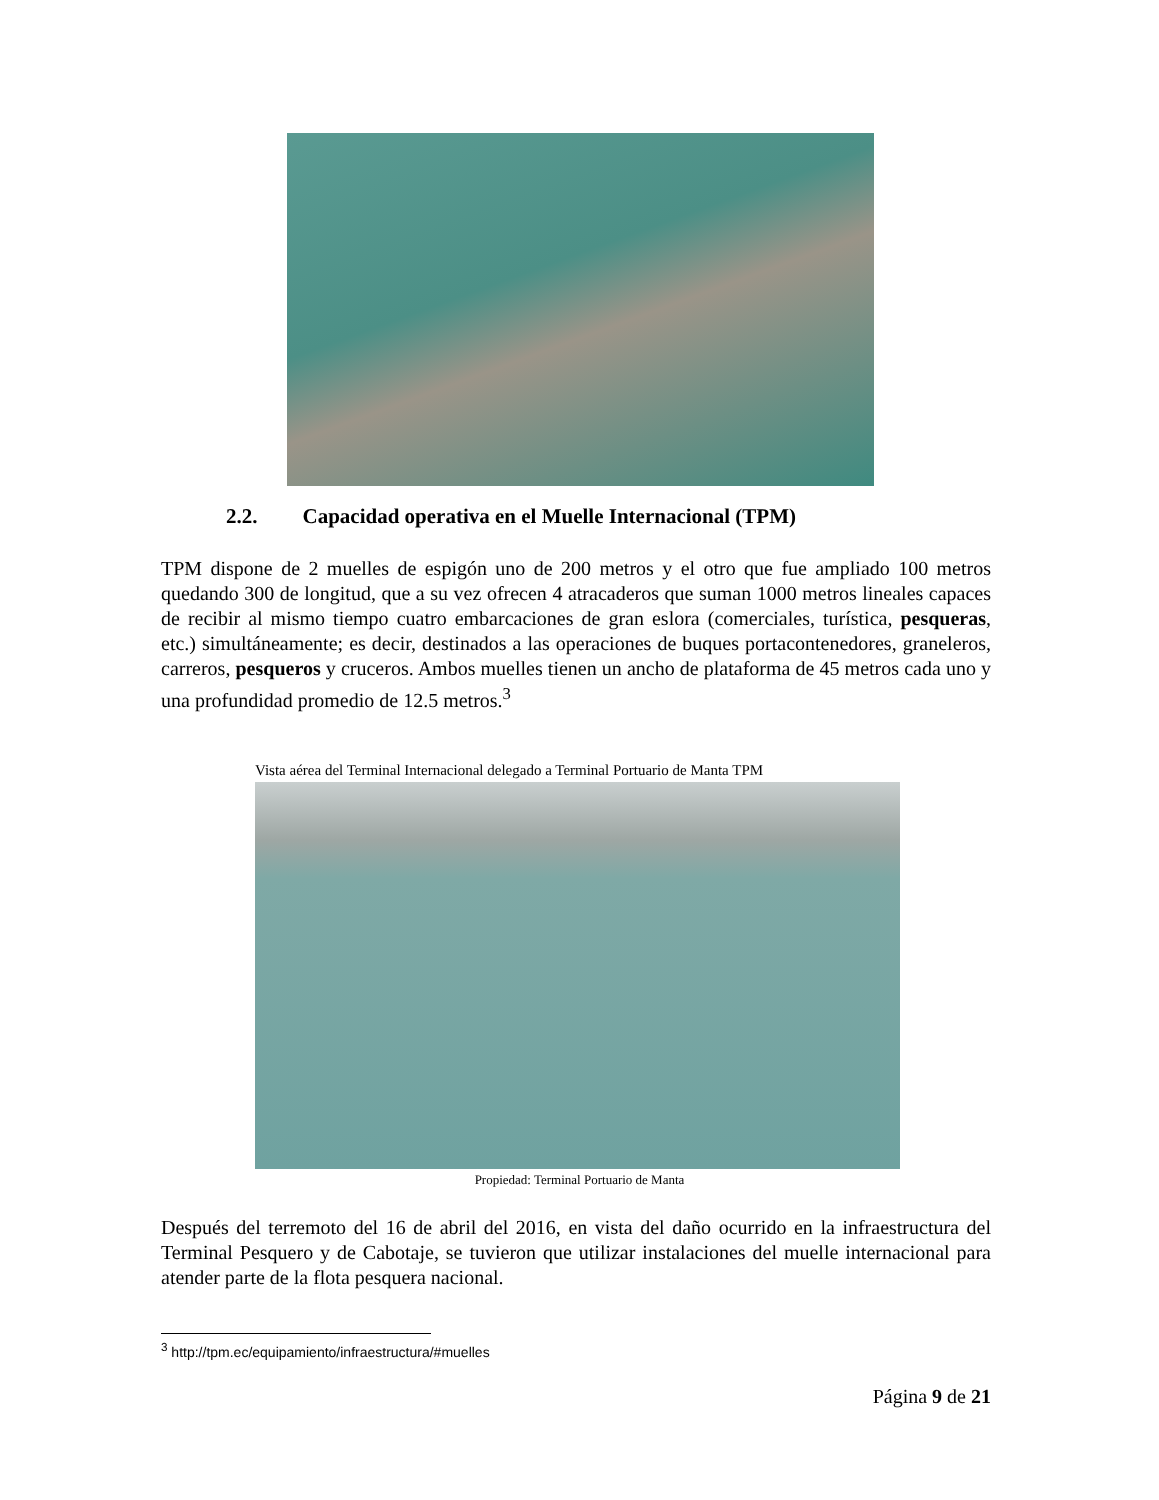2.2. Capacidad operativa en el Muelle Internacional (TPM)
TPM dispone de 2 muelles de espigón uno de 200 metros y el otro que fue ampliado 100 metros quedando 300 de longitud, que a su vez ofrecen 4 atracaderos que suman 1000 metros lineales capaces de recibir al mismo tiempo cuatro embarcaciones de gran eslora (comerciales, turística, pesqueras, etc.) simultáneamente; es decir, destinados a las operaciones de buques portacontenedores, graneleros, carreros, pesqueros y cruceros. Ambos muelles tienen un ancho de plataforma de 45 metros cada uno y una profundidad promedio de 12.5 metros.<sup>3</sup>
Vista aérea del Terminal Internacional delegado a Terminal Portuario de Manta TPM
Propiedad: Terminal Portuario de Manta
Después del terremoto del 16 de abril del 2016, en vista del daño ocurrido en la infraestructura del Terminal Pesquero y de Cabotaje, se tuvieron que utilizar instalaciones del muelle internacional para atender parte de la flota pesquera nacional.
<sup>3</sup> http://tpm.ec/equipamiento/infraestructura/#muelles
Página 9 de 21